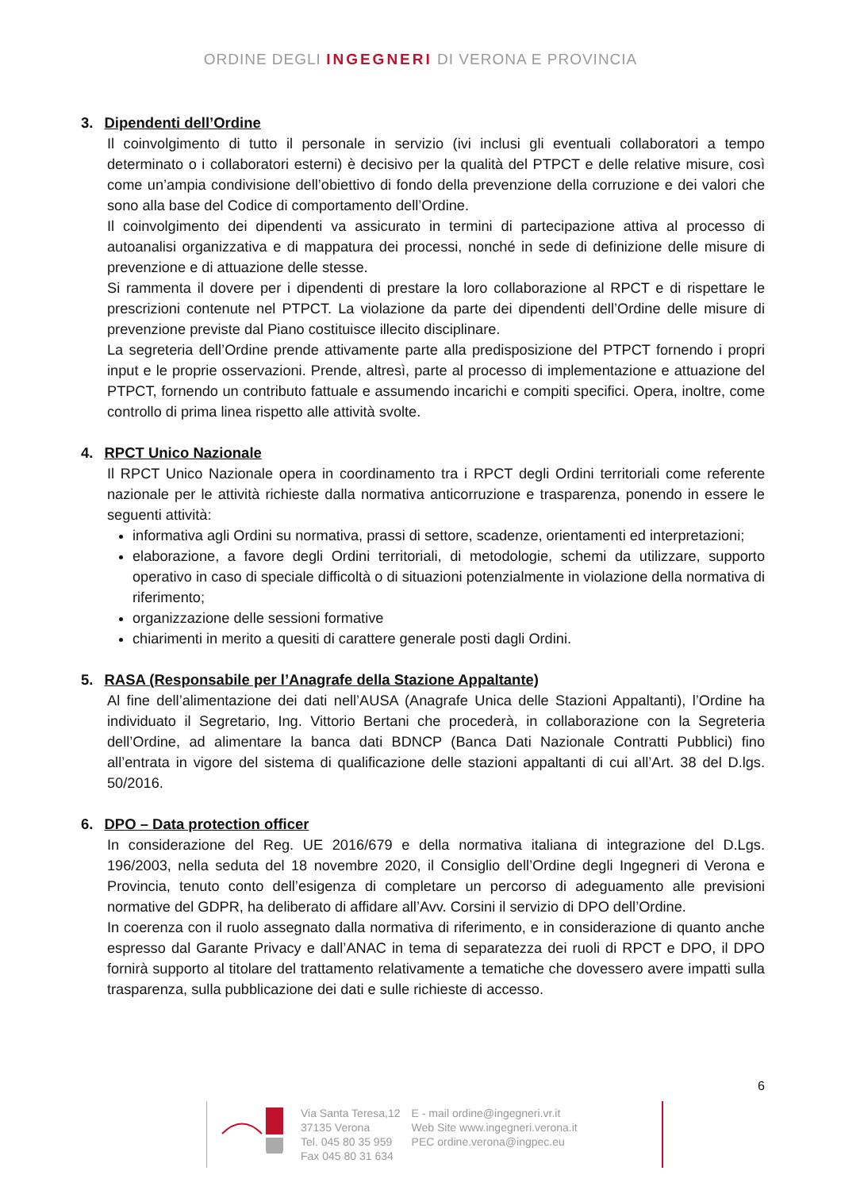ORDINE DEGLI INGEGNERI DI VERONA E PROVINCIA
3. Dipendenti dell’Ordine
Il coinvolgimento di tutto il personale in servizio (ivi inclusi gli eventuali collaboratori a tempo determinato o i collaboratori esterni) è decisivo per la qualità del PTPCT e delle relative misure, così come un’ampia condivisione dell’obiettivo di fondo della prevenzione della corruzione e dei valori che sono alla base del Codice di comportamento dell’Ordine.
Il coinvolgimento dei dipendenti va assicurato in termini di partecipazione attiva al processo di autoanalisi organizzativa e di mappatura dei processi, nonché in sede di definizione delle misure di prevenzione e di attuazione delle stesse.
Si rammenta il dovere per i dipendenti di prestare la loro collaborazione al RPCT e di rispettare le prescrizioni contenute nel PTPCT. La violazione da parte dei dipendenti dell’Ordine delle misure di prevenzione previste dal Piano costituisce illecito disciplinare.
La segreteria dell’Ordine prende attivamente parte alla predisposizione del PTPCT fornendo i propri input e le proprie osservazioni. Prende, altresì, parte al processo di implementazione e attuazione del PTPCT, fornendo un contributo fattuale e assumendo incarichi e compiti specifici. Opera, inoltre, come controllo di prima linea rispetto alle attività svolte.
4. RPCT Unico Nazionale
Il RPCT Unico Nazionale opera in coordinamento tra i RPCT degli Ordini territoriali come referente nazionale per le attività richieste dalla normativa anticorruzione e trasparenza, ponendo in essere le seguenti attività:
informativa agli Ordini su normativa, prassi di settore, scadenze, orientamenti ed interpretazioni;
elaborazione, a favore degli Ordini territoriali, di metodologie, schemi da utilizzare, supporto operativo in caso di speciale difficoltà o di situazioni potenzialmente in violazione della normativa di riferimento;
organizzazione delle sessioni formative
chiarimenti in merito a quesiti di carattere generale posti dagli Ordini.
5. RASA (Responsabile per l’Anagrafe della Stazione Appaltante)
Al fine dell’alimentazione dei dati nell’AUSA (Anagrafe Unica delle Stazioni Appaltanti), l’Ordine ha individuato il Segretario, Ing. Vittorio Bertani che procederà, in collaborazione con la Segreteria dell’Ordine, ad alimentare la banca dati BDNCP (Banca Dati Nazionale Contratti Pubblici) fino all’entrata in vigore del sistema di qualificazione delle stazioni appaltanti di cui all’Art. 38 del D.lgs. 50/2016.
6. DPO – Data protection officer
In considerazione del Reg. UE 2016/679 e della normativa italiana di integrazione del D.Lgs. 196/2003, nella seduta del 18 novembre 2020, il Consiglio dell’Ordine degli Ingegneri di Verona e Provincia, tenuto conto dell’esigenza di completare un percorso di adeguamento alle previsioni normative del GDPR, ha deliberato di affidare all’Avv. Corsini il servizio di DPO dell’Ordine.
In coerenza con il ruolo assegnato dalla normativa di riferimento, e in considerazione di quanto anche espresso dal Garante Privacy e dall’ANAC in tema di separatezza dei ruoli di RPCT e DPO, il DPO fornirà supporto al titolare del trattamento relativamente a tematiche che dovessero avere impatti sulla trasparenza, sulla pubblicazione dei dati e sulle richieste di accesso.
6
Via Santa Teresa,12
37135 Verona
Tel. 045 80 35 959
Fax 045 80 31 634
E - mail ordine@ingegneri.vr.it
Web Site www.ingegneri.verona.it
PEC ordine.verona@ingpec.eu